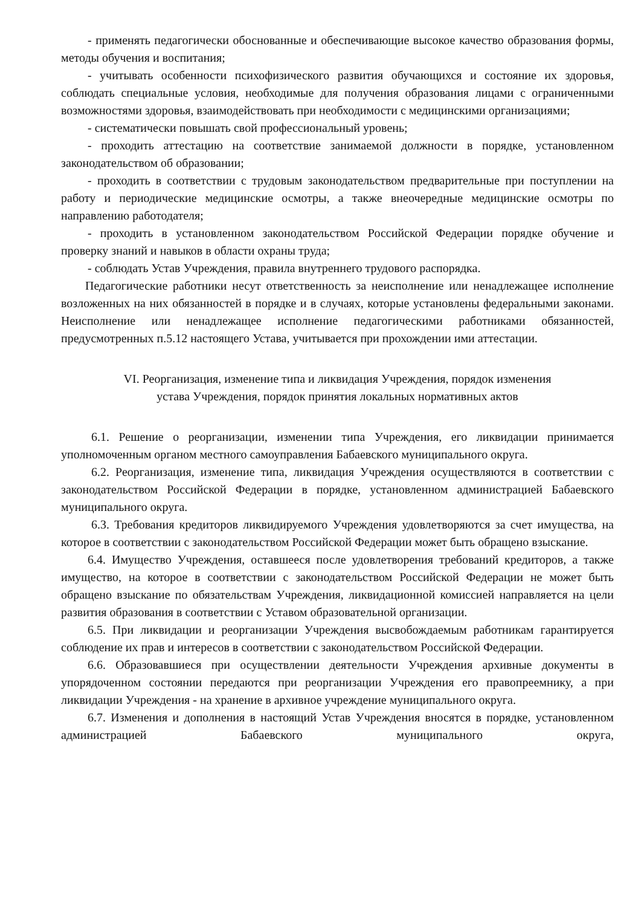- применять педагогически обоснованные и обеспечивающие высокое качество образования формы, методы обучения и воспитания;
- учитывать особенности психофизического развития обучающихся и состояние их здоровья, соблюдать специальные условия, необходимые для получения образования лицами с ограниченными возможностями здоровья, взаимодействовать при необходимости с медицинскими организациями;
- систематически повышать свой профессиональный уровень;
- проходить аттестацию на соответствие занимаемой должности в порядке, установленном законодательством об образовании;
- проходить в соответствии с трудовым законодательством предварительные при поступлении на работу и периодические медицинские осмотры, а также внеочередные медицинские осмотры по направлению работодателя;
- проходить в установленном законодательством Российской Федерации порядке обучение и проверку знаний и навыков в области охраны труда;
- соблюдать Устав Учреждения, правила внутреннего трудового распорядка.
Педагогические работники несут ответственность за неисполнение или ненадлежащее исполнение возложенных на них обязанностей в порядке и в случаях, которые установлены федеральными законами. Неисполнение или ненадлежащее исполнение педагогическими работниками обязанностей, предусмотренных п.5.12 настоящего Устава, учитывается при прохождении ими аттестации.
VI. Реорганизация, изменение типа и ликвидация Учреждения, порядок изменения
устава Учреждения, порядок принятия локальных нормативных актов
6.1. Решение о реорганизации, изменении типа Учреждения, его ликвидации принимается уполномоченным органом местного самоуправления Бабаевского муниципального округа.
6.2. Реорганизация, изменение типа, ликвидация Учреждения осуществляются в соответствии с законодательством Российской Федерации в порядке, установленном администрацией Бабаевского муниципального округа.
6.3. Требования кредиторов ликвидируемого Учреждения удовлетворяются за счет имущества, на которое в соответствии с законодательством Российской Федерации может быть обращено взыскание.
6.4. Имущество Учреждения, оставшееся после удовлетворения требований кредиторов, а также имущество, на которое в соответствии с законодательством Российской Федерации не может быть обращено взыскание по обязательствам Учреждения, ликвидационной комиссией направляется на цели развития образования в соответствии с Уставом образовательной организации.
6.5. При ликвидации и реорганизации Учреждения высвобождаемым работникам гарантируется соблюдение их прав и интересов в соответствии с законодательством Российской Федерации.
6.6. Образовавшиеся при осуществлении деятельности Учреждения архивные документы в упорядоченном состоянии передаются при реорганизации Учреждения его правопреемнику, а при ликвидации Учреждения - на хранение в архивное учреждение муниципального округа.
6.7. Изменения и дополнения в настоящий Устав Учреждения вносятся в порядке, установленном администрацией Бабаевского муниципального округа,